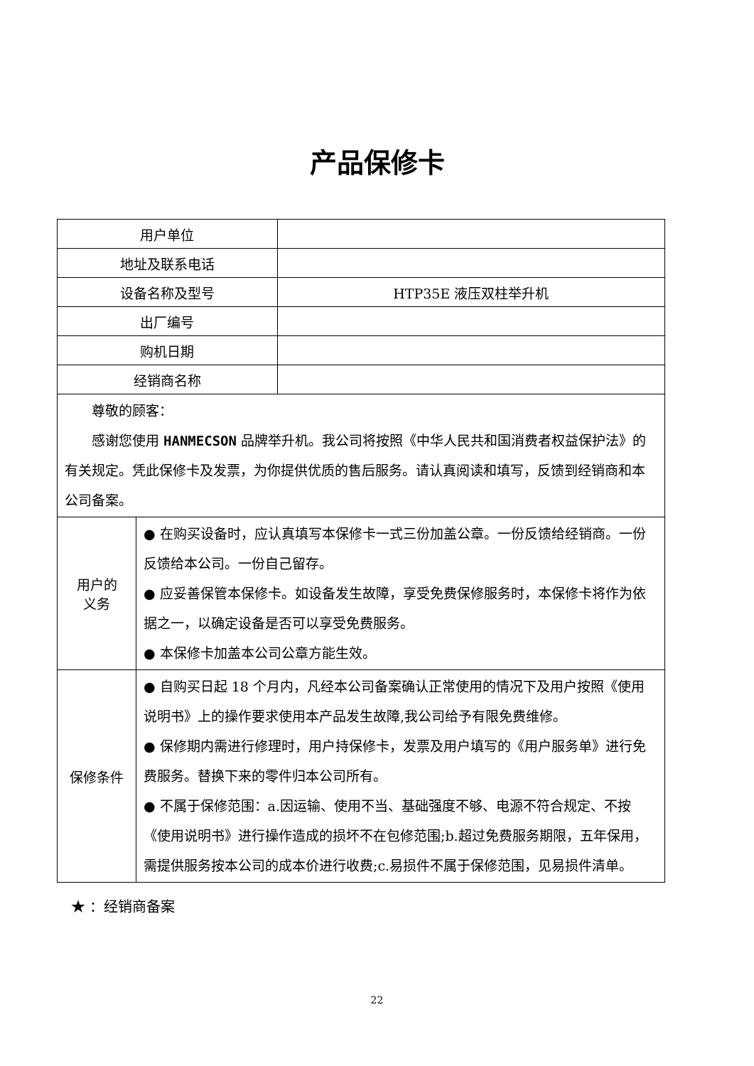产品保修卡
| 用户单位 | | |
| 地址及联系电话 | | |
| 设备名称及型号 | | HTP35E 液压双柱举升机 |
| 出厂编号 | | |
| 购机日期 | | |
| 经销商名称 | | |
| 尊敬的顾客： 感谢您使用 HANMECSON 品牌举升机。我公司将按照《中华人民共和国消费者权益保护法》的有关规定。凭此保修卡及发票，为你提供优质的售后服务。请认真阅读和填写，反馈到经销商和本公司备案。 | | |
| 用户的 义务 | ● 在购买设备时，应认真填写本保修卡一式三份加盖公章。一份反馈给经销商。一份反馈给本公司。一份自己留存。 ● 应妥善保管本保修卡。如设备发生故障，享受免费保修服务时，本保修卡将作为依据之一，以确定设备是否可以享受免费服务。 ● 本保修卡加盖本公司公章方能生效。 | |
| 保修条件 | ● 自购买日起 18 个月内，凡经本公司备案确认正常使用的情况下及用户按照《使用说明书》上的操作要求使用本产品发生故障,我公司给予有限免费维修。 ● 保修期内需进行修理时，用户持保修卡，发票及用户填写的《用户服务单》进行免费服务。替换下来的零件归本公司所有。 ● 不属于保修范围：a.因运输、使用不当、基础强度不够、电源不符合规定、不按《使用说明书》进行操作造成的损坏不在包修范围;b.超过免费服务期限，五年保用，需提供服务按本公司的成本价进行收费;c.易损件不属于保修范围，见易损件清单。 | |
★ ：经销商备案
22